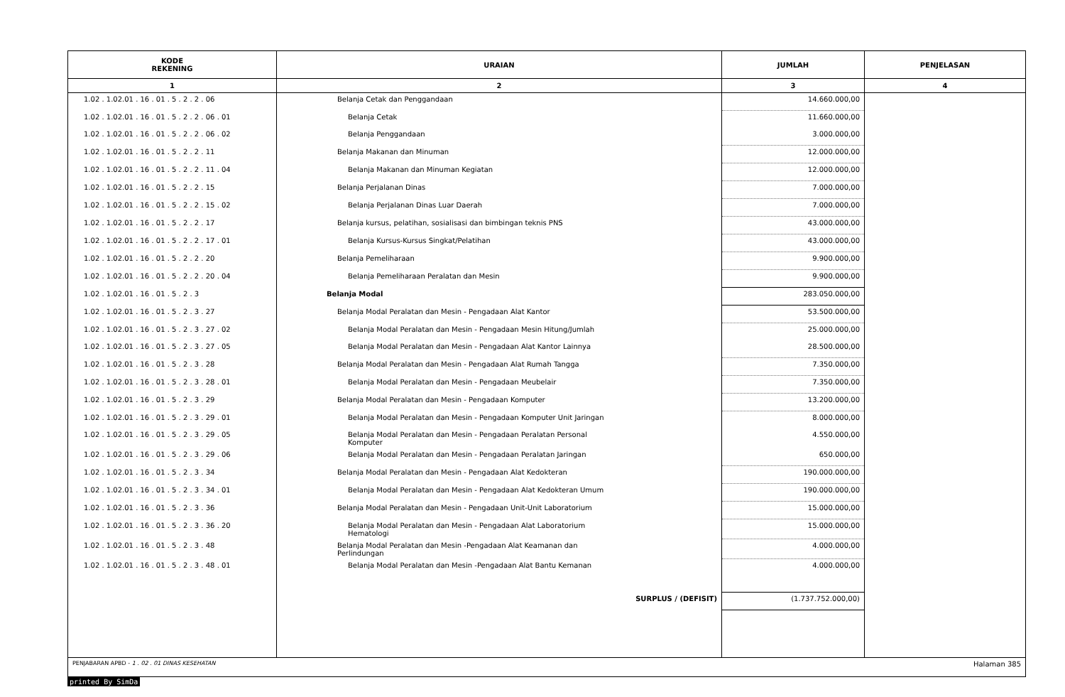| KODE REKENING | URAIAN | JUMLAH | PENJELASAN |
| --- | --- | --- | --- |
| 1 | 2 | 3 | 4 |
| 1.02 . 1.02.01 . 16 . 01 . 5 . 2 . 2 . 06 | Belanja Cetak dan Penggandaan | 14.660.000,00 | |
| 1.02 . 1.02.01 . 16 . 01 . 5 . 2 . 2 . 06 . 01 | Belanja Cetak | 11.660.000,00 | |
| 1.02 . 1.02.01 . 16 . 01 . 5 . 2 . 2 . 06 . 02 | Belanja Penggandaan | 3.000.000,00 | |
| 1.02 . 1.02.01 . 16 . 01 . 5 . 2 . 2 . 11 | Belanja Makanan dan Minuman | 12.000.000,00 | |
| 1.02 . 1.02.01 . 16 . 01 . 5 . 2 . 2 . 11 . 04 | Belanja Makanan dan Minuman Kegiatan | 12.000.000,00 | |
| 1.02 . 1.02.01 . 16 . 01 . 5 . 2 . 2 . 15 | Belanja Perjalanan Dinas | 7.000.000,00 | |
| 1.02 . 1.02.01 . 16 . 01 . 5 . 2 . 2 . 15 . 02 | Belanja Perjalanan Dinas Luar Daerah | 7.000.000,00 | |
| 1.02 . 1.02.01 . 16 . 01 . 5 . 2 . 2 . 17 | Belanja kursus, pelatihan, sosialisasi dan bimbingan teknis PNS | 43.000.000,00 | |
| 1.02 . 1.02.01 . 16 . 01 . 5 . 2 . 2 . 17 . 01 | Belanja Kursus-Kursus Singkat/Pelatihan | 43.000.000,00 | |
| 1.02 . 1.02.01 . 16 . 01 . 5 . 2 . 2 . 20 | Belanja Pemeliharaan | 9.900.000,00 | |
| 1.02 . 1.02.01 . 16 . 01 . 5 . 2 . 2 . 20 . 04 | Belanja Pemeliharaan Peralatan dan Mesin | 9.900.000,00 | |
| 1.02 . 1.02.01 . 16 . 01 . 5 . 2 . 3 | Belanja Modal | 283.050.000,00 | |
| 1.02 . 1.02.01 . 16 . 01 . 5 . 2 . 3 . 27 | Belanja Modal Peralatan dan Mesin - Pengadaan Alat Kantor | 53.500.000,00 | |
| 1.02 . 1.02.01 . 16 . 01 . 5 . 2 . 3 . 27 . 02 | Belanja Modal Peralatan dan Mesin - Pengadaan Mesin Hitung/Jumlah | 25.000.000,00 | |
| 1.02 . 1.02.01 . 16 . 01 . 5 . 2 . 3 . 27 . 05 | Belanja Modal Peralatan dan Mesin - Pengadaan Alat Kantor Lainnya | 28.500.000,00 | |
| 1.02 . 1.02.01 . 16 . 01 . 5 . 2 . 3 . 28 | Belanja Modal Peralatan dan Mesin - Pengadaan Alat Rumah Tangga | 7.350.000,00 | |
| 1.02 . 1.02.01 . 16 . 01 . 5 . 2 . 3 . 28 . 01 | Belanja Modal Peralatan dan Mesin - Pengadaan Meubelair | 7.350.000,00 | |
| 1.02 . 1.02.01 . 16 . 01 . 5 . 2 . 3 . 29 | Belanja Modal Peralatan dan Mesin - Pengadaan Komputer | 13.200.000,00 | |
| 1.02 . 1.02.01 . 16 . 01 . 5 . 2 . 3 . 29 . 01 | Belanja Modal Peralatan dan Mesin - Pengadaan Komputer Unit Jaringan | 8.000.000,00 | |
| 1.02 . 1.02.01 . 16 . 01 . 5 . 2 . 3 . 29 . 05 | Belanja Modal Peralatan dan Mesin - Pengadaan Peralatan Personal Komputer | 4.550.000,00 | |
| 1.02 . 1.02.01 . 16 . 01 . 5 . 2 . 3 . 29 . 06 | Belanja Modal Peralatan dan Mesin - Pengadaan Peralatan Jaringan | 650.000,00 | |
| 1.02 . 1.02.01 . 16 . 01 . 5 . 2 . 3 . 34 | Belanja Modal Peralatan dan Mesin - Pengadaan Alat Kedokteran | 190.000.000,00 | |
| 1.02 . 1.02.01 . 16 . 01 . 5 . 2 . 3 . 34 . 01 | Belanja Modal Peralatan dan Mesin - Pengadaan Alat Kedokteran Umum | 190.000.000,00 | |
| 1.02 . 1.02.01 . 16 . 01 . 5 . 2 . 3 . 36 | Belanja Modal Peralatan dan Mesin - Pengadaan Unit-Unit Laboratorium | 15.000.000,00 | |
| 1.02 . 1.02.01 . 16 . 01 . 5 . 2 . 3 . 36 . 20 | Belanja Modal Peralatan dan Mesin - Pengadaan Alat Laboratorium Hematologi | 15.000.000,00 | |
| 1.02 . 1.02.01 . 16 . 01 . 5 . 2 . 3 . 48 | Belanja Modal Peralatan dan Mesin -Pengadaan Alat Keamanan dan Perlindungan | 4.000.000,00 | |
| 1.02 . 1.02.01 . 16 . 01 . 5 . 2 . 3 . 48 . 01 | Belanja Modal Peralatan dan Mesin -Pengadaan Alat Bantu Kemanan | 4.000.000,00 | |
| | SURPLUS / (DEFISIT) | (1.737.752.000,00) | |
| PENJABARAN APBD - 1 . 02 . 01 DINAS KESEHATAN | Halaman 385 |
printed By SimDa